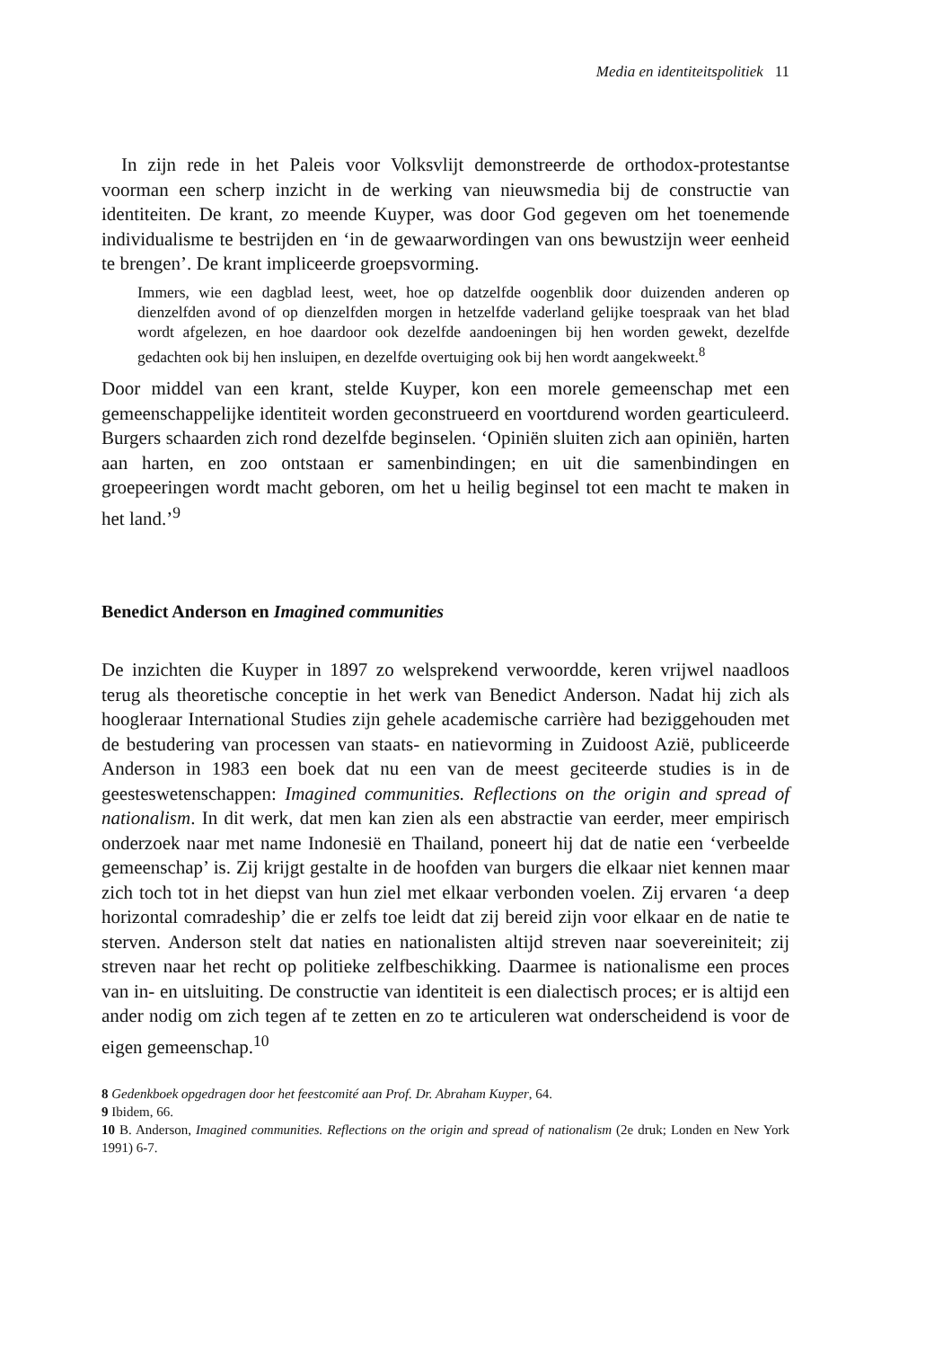Media en identiteitspolitiek 11
In zijn rede in het Paleis voor Volksvlijt demonstreerde de orthodox-protestantse voorman een scherp inzicht in de werking van nieuwsmedia bij de constructie van identiteiten. De krant, zo meende Kuyper, was door God gegeven om het toenemende individualisme te bestrijden en ‘in de gewaarwordingen van ons bewustzijn weer eenheid te brengen’. De krant impliceerde groepsvorming.
Immers, wie een dagblad leest, weet, hoe op datzelfde oogenblik door duizenden anderen op dienzelfden avond of op dienzelfden morgen in hetzelfde vaderland gelijke toespraak van het blad wordt afgelezen, en hoe daardoor ook dezelfde aandoeningen bij hen worden gewekt, dezelfde gedachten ook bij hen insluipen, en dezelfde overtuiging ook bij hen wordt aangekweekt.<sup>8</sup>
Door middel van een krant, stelde Kuyper, kon een morele gemeenschap met een gemeenschappelijke identiteit worden geconstrueerd en voortdurend worden gearticuleerd. Burgers schaarden zich rond dezelfde beginselen. ‘Opiniën sluiten zich aan opiniën, harten aan harten, en zoo ontstaan er samenbindingen; en uit die samenbindingen en groepeeringen wordt macht geboren, om het u heilig beginsel tot een macht te maken in het land.’<sup>9</sup>
Benedict Anderson en Imagined communities
De inzichten die Kuyper in 1897 zo welsprekend verwoordde, keren vrijwel naadloos terug als theoretische conceptie in het werk van Benedict Anderson. Nadat hij zich als hoogleraar International Studies zijn gehele academische carrière had beziggehouden met de bestudering van processen van staats- en natievorming in Zuidoost Azië, publiceerde Anderson in 1983 een boek dat nu een van de meest geciteerde studies is in de geesteswetenschappen: Imagined communities. Reflections on the origin and spread of nationalism. In dit werk, dat men kan zien als een abstractie van eerder, meer empirisch onderzoek naar met name Indonesië en Thailand, poneert hij dat de natie een ‘verbeelde gemeenschap’ is. Zij krijgt gestalte in de hoofden van burgers die elkaar niet kennen maar zich toch tot in het diepst van hun ziel met elkaar verbonden voelen. Zij ervaren ‘a deep horizontal comradeship’ die er zelfs toe leidt dat zij bereid zijn voor elkaar en de natie te sterven. Anderson stelt dat naties en nationalisten altijd streven naar soevereiniteit; zij streven naar het recht op politieke zelfbeschikking. Daarmee is nationalisme een proces van in- en uitsluiting. De constructie van identiteit is een dialectisch proces; er is altijd een ander nodig om zich tegen af te zetten en zo te articuleren wat onderscheidend is voor de eigen gemeenschap.<sup>10</sup>
8 Gedenkboek opgedragen door het feestcomité aan Prof. Dr. Abraham Kuyper, 64.
9 Ibidem, 66.
10 B. Anderson, Imagined communities. Reflections on the origin and spread of nationalism (2e druk; Londen en New York 1991) 6-7.